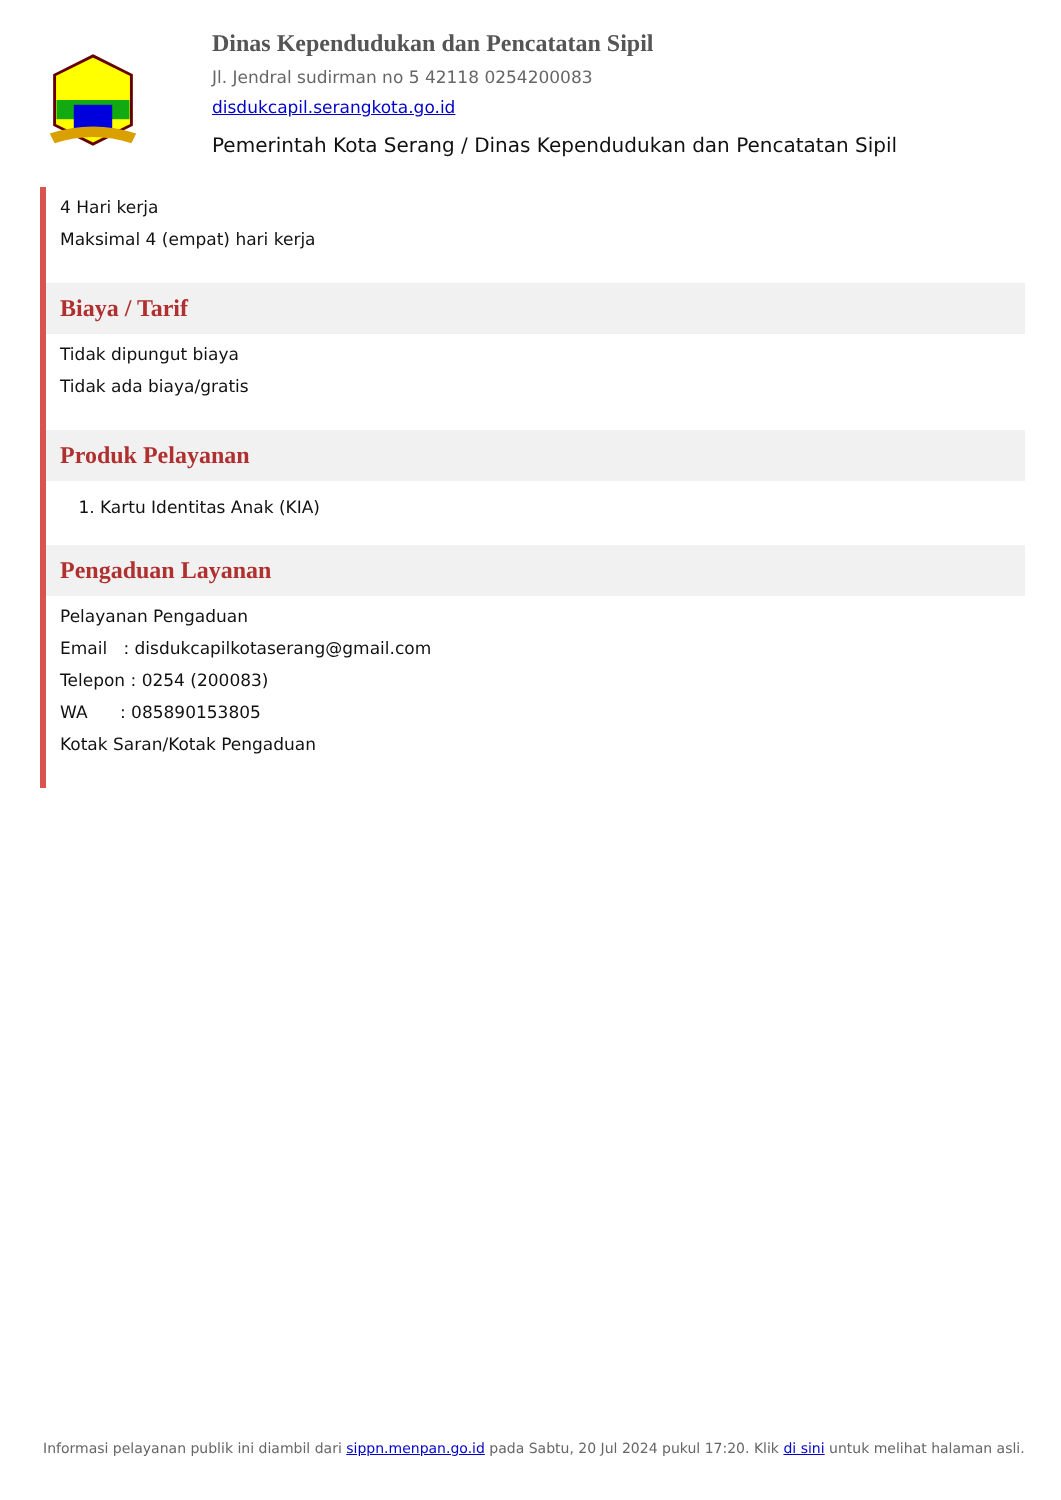Dinas Kependudukan dan Pencatatan Sipil
Jl. Jendral sudirman no 5 42118 0254200083
disdukcapil.serangkota.go.id
Pemerintah Kota Serang / Dinas Kependudukan dan Pencatatan Sipil
4 Hari kerja
Maksimal 4 (empat) hari kerja
Biaya / Tarif
Tidak dipungut biaya
Tidak ada biaya/gratis
Produk Pelayanan
1. Kartu Identitas Anak (KIA)
Pengaduan Layanan
Pelayanan Pengaduan
Email : disdukcapilkotaserang@gmail.com
Telepon : 0254 (200083)
WA : 085890153805
Kotak Saran/Kotak Pengaduan
Informasi pelayanan publik ini diambil dari sippn.menpan.go.id pada Sabtu, 20 Jul 2024 pukul 17:20. Klik di sini untuk melihat halaman asli.